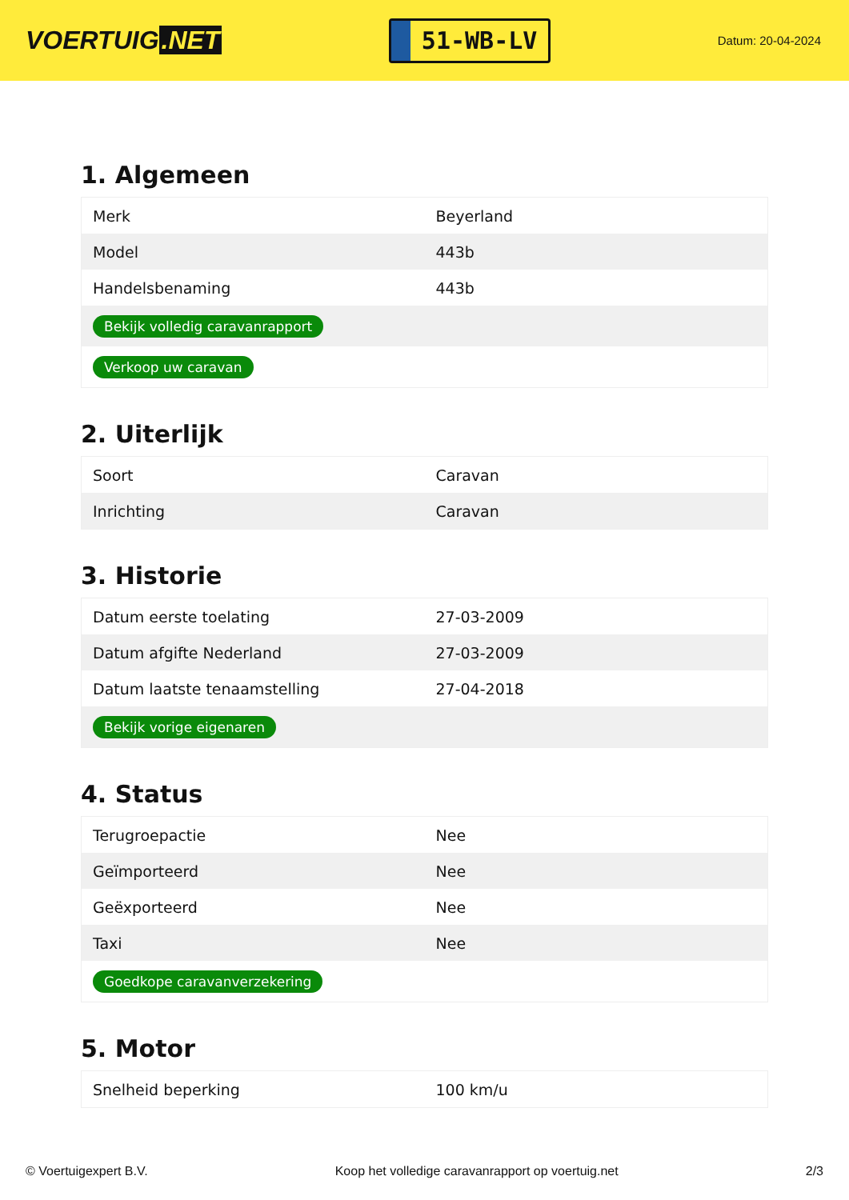VOERTUIG.NET
51-WB-LV
Datum: 20-04-2024
1. Algemeen
| Merk | Beyerland |
| Model | 443b |
| Handelsbenaming | 443b |
| Bekijk volledig caravanrapport | |
| Verkoop uw caravan | |
2. Uiterlijk
| Soort | Caravan |
| Inrichting | Caravan |
3. Historie
| Datum eerste toelating | 27-03-2009 |
| Datum afgifte Nederland | 27-03-2009 |
| Datum laatste tenaamstelling | 27-04-2018 |
| Bekijk vorige eigenaren | |
4. Status
| Terugroepactie | Nee |
| Geïmporteerd | Nee |
| Geëxporteerd | Nee |
| Taxi | Nee |
| Goedkope caravanverzekering | |
5. Motor
| Snelheid beperking | 100 km/u |
© Voertuigexpert B.V. Koop het volledige caravanrapport op voertuig.net 2/3